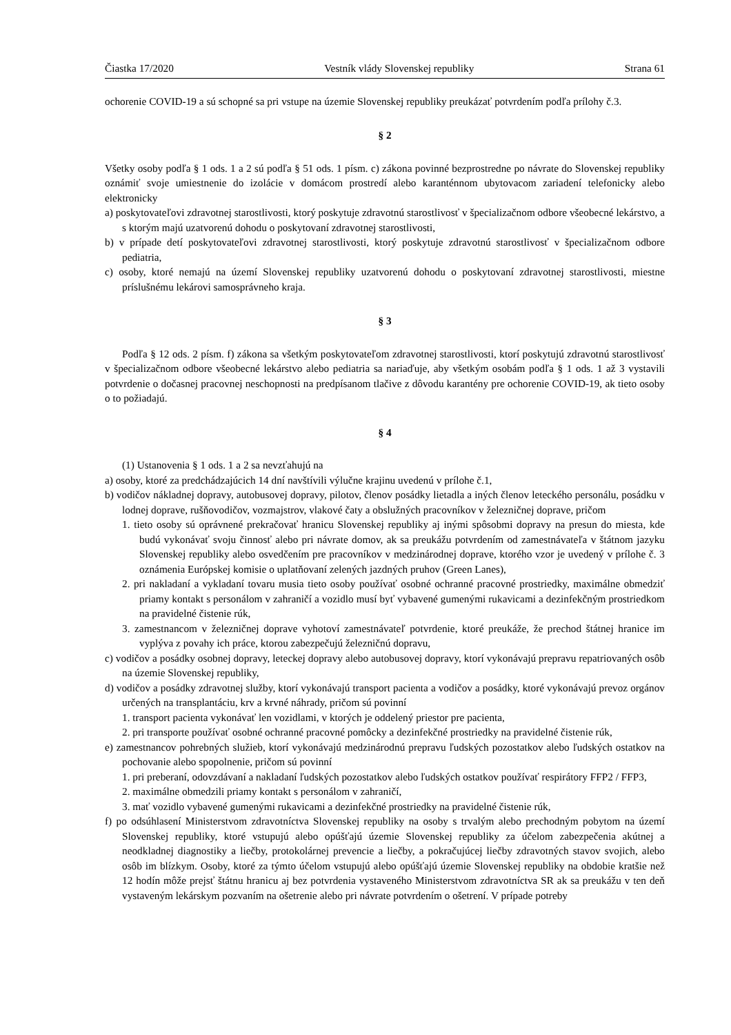Čiastka 17/2020 Vestník vlády Slovenskej republiky Strana 61
ochorenie COVID-19 a sú schopné sa pri vstupe na územie Slovenskej republiky preukázať potvrdením podľa prílohy č.3.
§ 2
Všetky osoby podľa § 1 ods. 1 a 2 sú podľa § 51 ods. 1 písm. c) zákona povinné bezprostredne po návrate do Slovenskej republiky oznámiť svoje umiestnenie do izolácie v domácom prostredí alebo karanténnom ubytovacom zariadení telefonicky alebo elektronicky
a) poskytovateľovi zdravotnej starostlivosti, ktorý poskytuje zdravotnú starostlivosť v špecializačnom odbore všeobecné lekárstvo, a s ktorým majú uzatvorenú dohodu o poskytovaní zdravotnej starostlivosti,
b) v prípade detí poskytovateľovi zdravotnej starostlivosti, ktorý poskytuje zdravotnú starostlivosť v špecializačnom odbore pediatria,
c) osoby, ktoré nemajú na území Slovenskej republiky uzatvorenú dohodu o poskytovaní zdravotnej starostlivosti, miestne príslušnému lekárovi samosprávneho kraja.
§ 3
Podľa § 12 ods. 2 písm. f) zákona sa všetkým poskytovateľom zdravotnej starostlivosti, ktorí poskytujú zdravotnú starostlivosť v špecializačnom odbore všeobecné lekárstvo alebo pediatria sa nariaďuje, aby všetkým osobám podľa § 1 ods. 1 až 3 vystavili potvrdenie o dočasnej pracovnej neschopnosti na predpísanom tlačive z dôvodu karantény pre ochorenie COVID-19, ak tieto osoby o to požiadajú.
§ 4
(1) Ustanovenia § 1 ods. 1 a 2 sa nevzťahujú na
a) osoby, ktoré za predchádzajúcich 14 dní navštívili výlučne krajinu uvedenú v prílohe č.1,
b) vodičov nákladnej dopravy, autobusovej dopravy, pilotov, členov posádky lietadla a iných členov leteckého personálu, posádku v lodnej doprave, rušňovodičov, vozmajstrov, vlakové čaty a obslužných pracovníkov v železničnej doprave, pričom
1. tieto osoby sú oprávnené prekračovať hranicu Slovenskej republiky aj inými spôsobmi dopravy na presun do miesta, kde budú vykonávať svoju činnosť alebo pri návrate domov, ak sa preukážu potvrdením od zamestnávateľa v štátnom jazyku Slovenskej republiky alebo osvedčením pre pracovníkov v medzinárodnej doprave, ktorého vzor je uvedený v prílohe č. 3 oznámenia Európskej komisie o uplatňovaní zelených jazdných pruhov (Green Lanes),
2. pri nakladaní a vykladaní tovaru musia tieto osoby používať osobné ochranné pracovné prostriedky, maximálne obmedziť priamy kontakt s personálom v zahraničí a vozidlo musí byť vybavené gumenými rukavicami a dezinfekčným prostriedkom na pravidelné čistenie rúk,
3. zamestnancom v železničnej doprave vyhotoví zamestnávateľ potvrdenie, ktoré preukáže, že prechod štátnej hranice im vyplýva z povahy ich práce, ktorou zabezpečujú železničnú dopravu,
c) vodičov a posádky osobnej dopravy, leteckej dopravy alebo autobusovej dopravy, ktorí vykonávajú prepravu repatriovaných osôb na územie Slovenskej republiky,
d) vodičov a posádky zdravotnej služby, ktorí vykonávajú transport pacienta a vodičov a posádky, ktoré vykonávajú prevoz orgánov určených na transplantáciu, krv a krvné náhrady, pričom sú povinní
1. transport pacienta vykonávať len vozidlami, v ktorých je oddelený priestor pre pacienta,
2. pri transporte používať osobné ochranné pracovné pomôcky a dezinfekčné prostriedky na pravidelné čistenie rúk,
e) zamestnancov pohrebných služieb, ktorí vykonávajú medzinárodnú prepravu ľudských pozostatkov alebo ľudských ostatkov na pochovanie alebo spopolnenie, pričom sú povinní
1. pri preberaní, odovzdávaní a nakladaní ľudských pozostatkov alebo ľudských ostatkov používať respirátory FFP2 / FFP3,
2. maximálne obmedzili priamy kontakt s personálom v zahraničí,
3. mať vozidlo vybavené gumenými rukavicami a dezinfekčné prostriedky na pravidelné čistenie rúk,
f) po odsúhlasení Ministerstvom zdravotníctva Slovenskej republiky na osoby s trvalým alebo prechodným pobytom na území Slovenskej republiky, ktoré vstupujú alebo opúšťajú územie Slovenskej republiky za účelom zabezpečenia akútnej a neodkladnej diagnostiky a liečby, protokolárnej prevencie a liečby, a pokračujúcej liečby zdravotných stavov svojich, alebo osôb im blízkym. Osoby, ktoré za týmto účelom vstupujú alebo opúšťajú územie Slovenskej republiky na obdobie kratšie než 12 hodín môže prejsť štátnu hranicu aj bez potvrdenia vystaveného Ministerstvom zdravotníctva SR ak sa preukážu v ten deň vystaveným lekárskym pozvaním na ošetrenie alebo pri návrate potvrdením o ošetrení. V prípade potreby